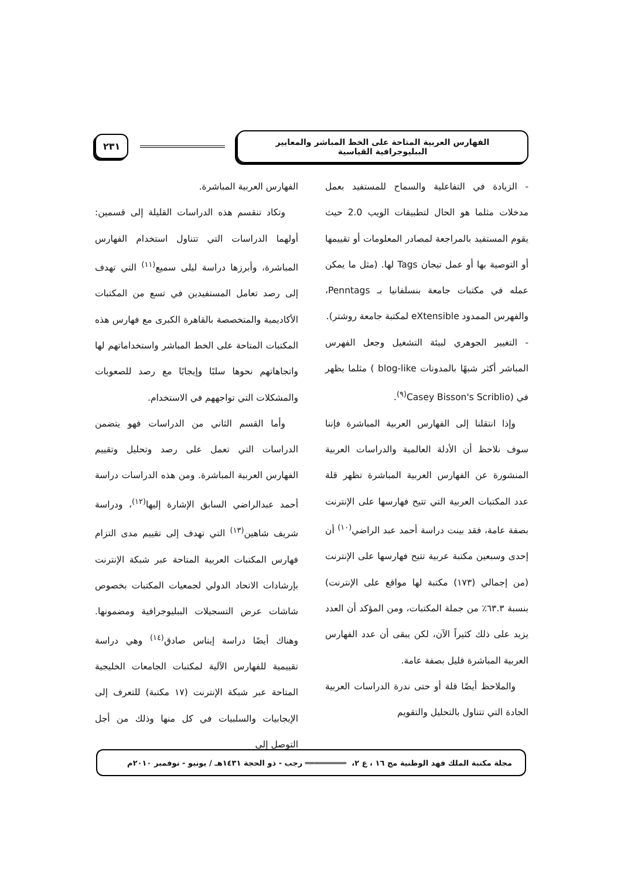الفهارس العربية المتاحة على الخط المباشر والمعايير الببليوجرافية القياسية
٢٣١
- الزيادة في التفاعلية والسماح للمستفيد بعمل مدخلات مثلما هو الحال لتطبيقات الويب 2.0 حيث يقوم المستفيد بالمراجعة لمصادر المعلومات أو تقييمها أو التوصية بها أو عمل تيجان Tags لها. (مثل ما يمكن عمله في مكتبات جامعة بنسلفانيا بـ Penntags، والفهرس الممدود eXtensible لمكتبة جامعة روشتر).
- التغيير الجوهري لبيئة التشغيل وجعل الفهرس المباشر أكثر شبهًا بالمدونات blog-like ) مثلما يظهر في (Casey Bisson's Scriblio<sup>(٩)</sup>.
وإذا انتقلنا إلى الفهارس العربية المباشرة فإننا سوف نلاحظ أن الأدلة العالمية والدراسات العربية المنشورة عن الفهارس العربية المباشرة تظهر قلة عدد المكتبات العربية التي تتيح فهارسها على الإنترنت بصفة عامة، فقد بينت دراسة أحمد عبد الراضي<sup>(١٠)</sup> أن إحدى وسبعين مكتبة عربية تتيح فهارسها على الإنترنت (من إجمالي (١٧٣) مكتبة لها مواقع على الإنترنت) بنسبة ٦٣.٣٪ من جملة المكتبات، ومن المؤكد أن العدد يزيد على ذلك كثيراً الآن، لكن يبقى أن عدد الفهارس العربية المباشرة قليل بصفة عامة.
والملاحظ أيضًا قلة أو حتى ندرة الدراسات العربية الجادة التي تتناول بالتحليل والتقويم
الفهارس العربية المباشرة.
وتكاد تنقسم هذه الدراسات القليلة إلى قسمين: أولهما الدراسات التي تتناول استخدام الفهارس المباشرة، وأبرزها دراسة ليلى سميع<sup>(١١)</sup> التي تهدف إلى رصد تعامل المستفيدين في تسع من المكتبات الأكاديمية والمتخصصة بالقاهرة الكبرى مع فهارس هذه المكتبات المتاحة على الخط المباشر واستخداماتهم لها واتجاهاتهم نحوها سلبًا وإيجابًا مع رصد للصعوبات والمشكلات التي تواجههم في الاستخدام.
وأما القسم الثاني من الدراسات فهو يتضمن الدراسات التي تعمل على رصد وتحليل وتقييم الفهارس العربية المباشرة. ومن هذه الدراسات دراسة أحمد عبدالراضي السابق الإشارة إليها<sup>(١٢)</sup>، ودراسة شريف شاهين<sup>(١٣)</sup> التي تهدف إلى تقييم مدى التزام فهارس المكتبات العربية المتاحة عبر شبكة الإنترنت بإرشادات الاتحاد الدولي لجمعيات المكتبات بخصوص شاشات عرض التسجيلات الببليوجرافية ومضمونها. وهناك أيضًا دراسة إيناس صادق<sup>(١٤)</sup> وهي دراسة تقييمية للفهارس الآلية لمكتبات الجامعات الخليجية المتاحة عبر شبكة الإنترنت (١٧ مكتبة) للتعرف إلى الإيجابيات والسلبيات في كل منها وذلك من أجل التوصل إلى
مجلة مكتبة الملك فهد الوطنية مج ١٦ ، ع ٢، ═════════ رجب - ذو الحجة ١٤٣١هـ / يونيو - نوفمبر ٢٠١٠م